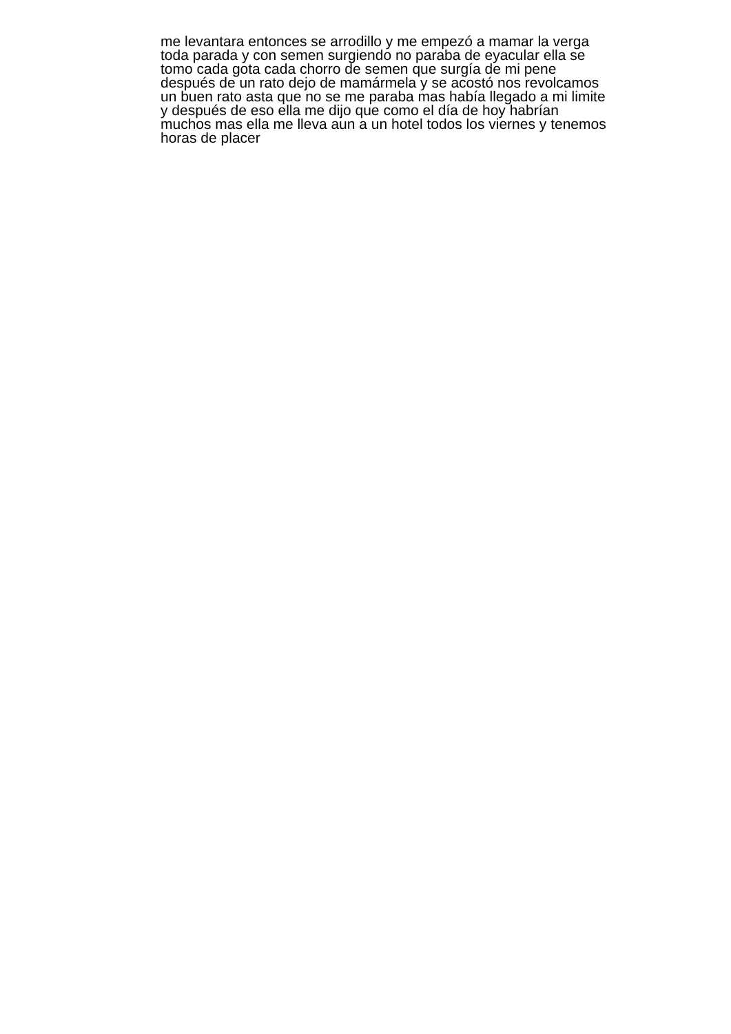me levantara entonces se arrodillo y me empezó a mamar la verga
toda parada y con semen surgiendo no paraba de eyacular ella se
tomo cada gota cada chorro de semen que surgía de mi pene
después de un rato dejo de mamármela y se acostó nos revolcamos
un buen rato asta que no se me paraba mas había llegado a mi limite
y después de eso ella me dijo que como el día de hoy habrían
muchos mas ella me lleva aun a un hotel todos los viernes y tenemos
horas de placer